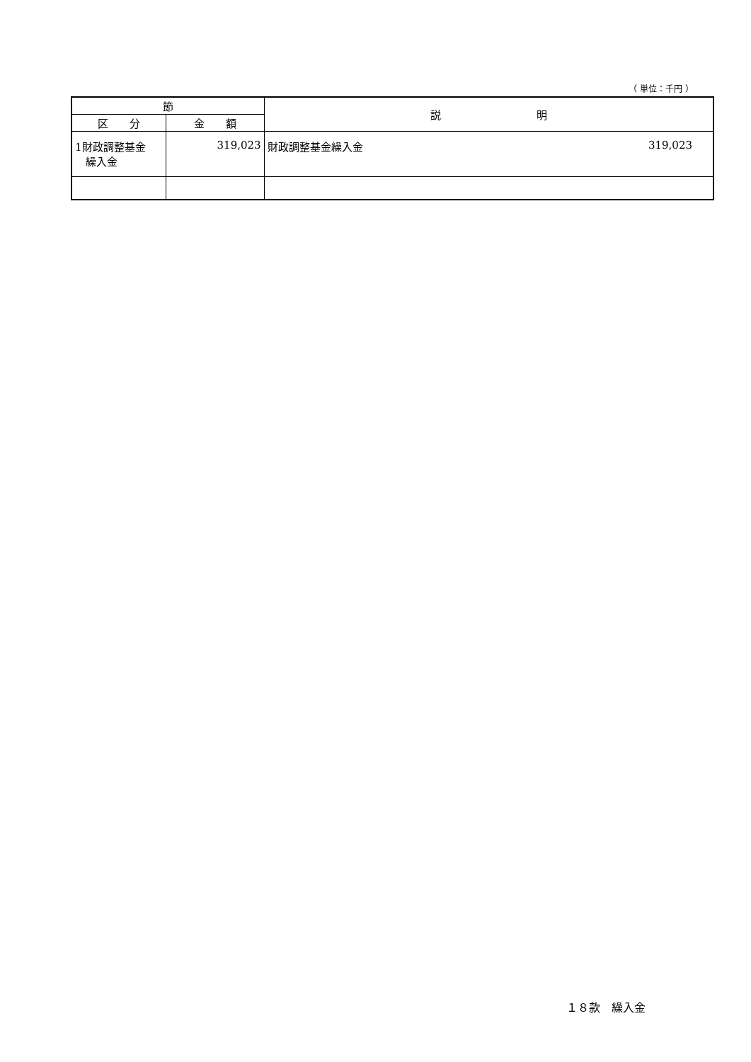（ 単位：千円 ）
| 節 | | 説 明 |
| --- | --- | --- |
| 区 分 | 金 額 | |
| 1財政調整基金 繰入金 | 319,023 | 財政調整基金繰入金 319,023 |
１８款　繰入金